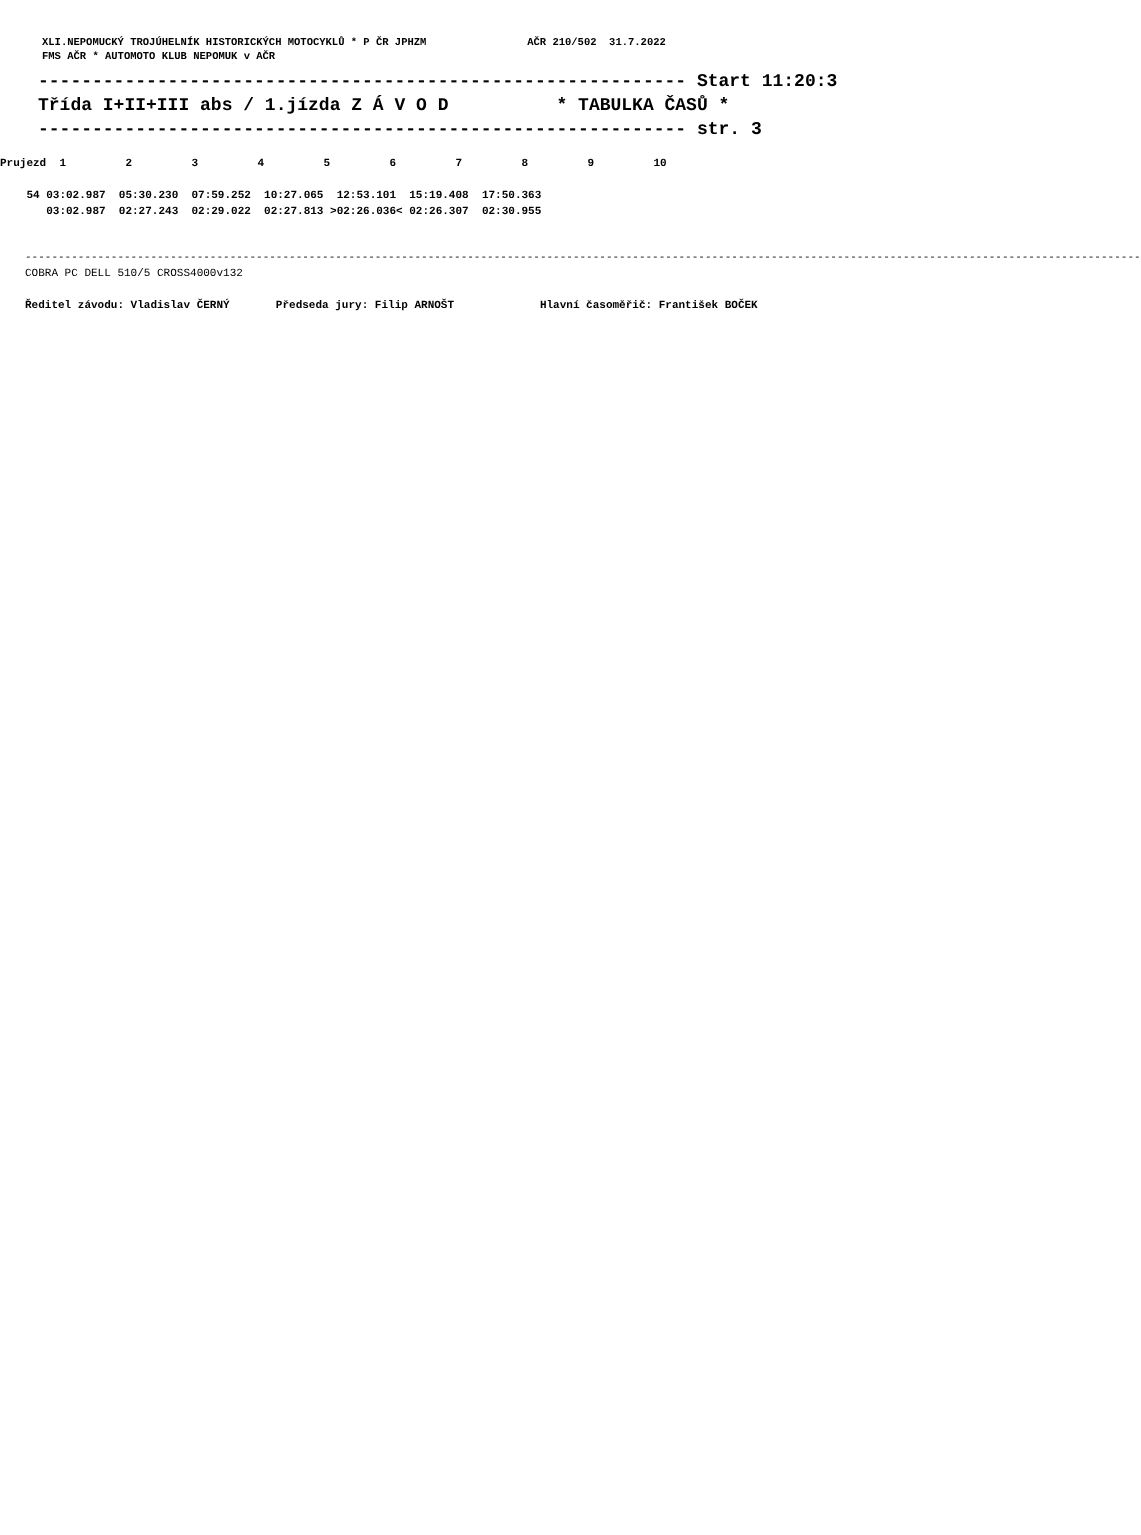XLI.NEPOMUCKÝ TROJÚHELNÍK HISTORICKÝCH MOTOCYKLŮ * P ČR JPHZM                AČR 210/502  31.7.2022
FMS AČR * AUTOMOTO KLUB NEPOMUK v AČR
------------------------------------------------------------ Start 11:20:3 Třída I+II+III abs / 1.jízda Z Á V O D * TABULKA ČASŮ * ------------------------------------------------------------ str. 3
Prujezd 1 2 3 4 5 6 7 8 9 10 54 03:02.987 05:30.230 07:59.252 10:27.065 12:53.101 15:19.408 17:50.363 03:02.987 02:27.243 02:29.022 02:27.813 >02:26.036< 02:26.307 02:30.955
------------------------------------------------------------------------------------------------------------------------------------------------------------------------- COBRA PC DELL 510/5 CROSS4000v132 Ředitel závodu: Vladislav ČERNÝ Předseda jury: Filip ARNOŠT Hlavní časoměřič: František BOČEK